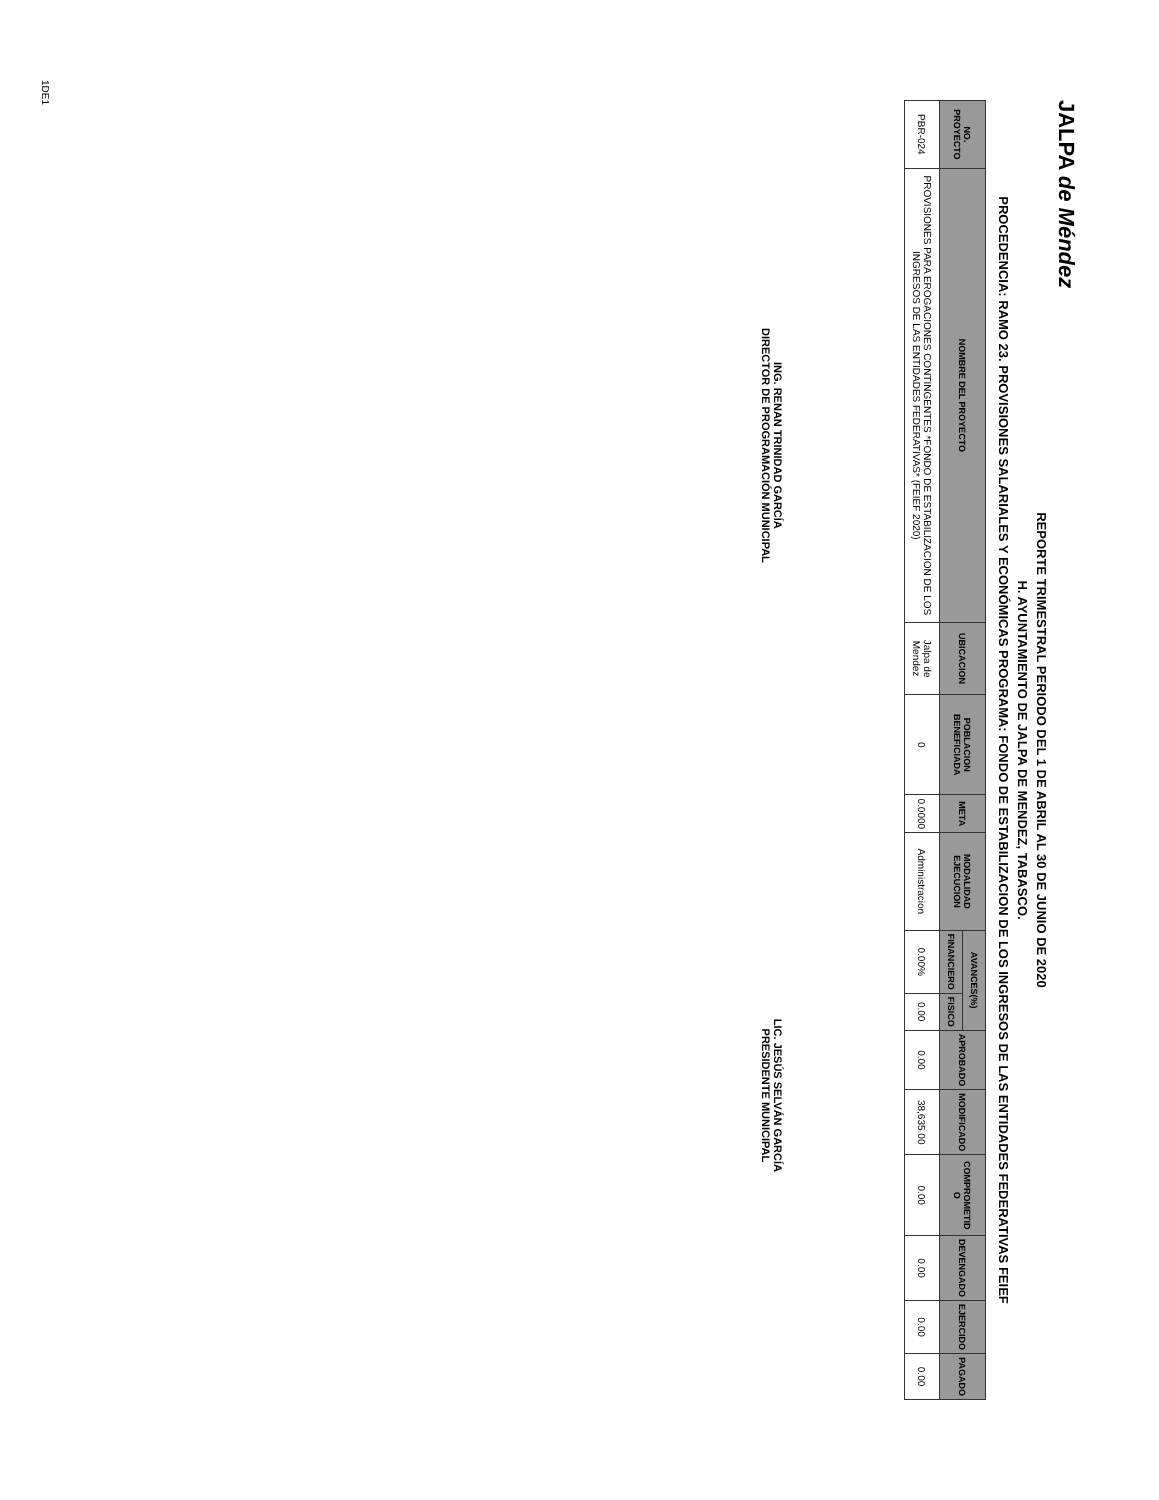JALPA de Méndez
REPORTE TRIMESTRAL PERIODO DEL 1 DE ABRIL AL 30 DE JUNIO DE 2020
H. AYUNTAMIENTO DE JALPA DE MENDEZ, TABASCO.
PROCEDENCIA: RAMO 23. PROVISIONES SALARIALES Y ECONÓMICAS PROGRAMA: FONDO DE ESTABILIZACION DE LOS INGRESOS DE LAS ENTIDADES FEDERATIVAS FEIEF
| NO. PROYECTO | NOMBRE DEL PROYECTO | UBICACION | POBLACION BENEFICIADA | META | MODALIDAD EJECUCION | AVANCES(%) | | APROBADO | MODIFICADO | COMPROMETID O | DEVENGADO | EJERCIDO | PAGADO |
| --- | --- | --- | --- | --- | --- | --- | --- | --- | --- | --- | --- | --- | --- |
| | | | | | | FINANCIERO | FISICO | | | | | | |
| PBR-024 | PROVISIONES PARA EROGACIONES CONTINGENTES *FONDO DE ESTABILIZACION DE LOS INGRESOS DE LAS ENTIDADES FEDERATIVAS* (FEIEF 2020) | Jalpa de Mendez | 0 | 0.0000 | Administracion | 0.00% | 0.00 | 0.00 | 38,635.00 | 0.00 | 0.00 | 0.00 | 0.00 |
ING. RENAN TRINIDAD GARCÍA
DIRECTOR DE PROGRAMACIÓN MUNICIPAL
LIC. JESÚS SELVÁN GARCÍA
PRESIDENTE MUNICIPAL
1DE1